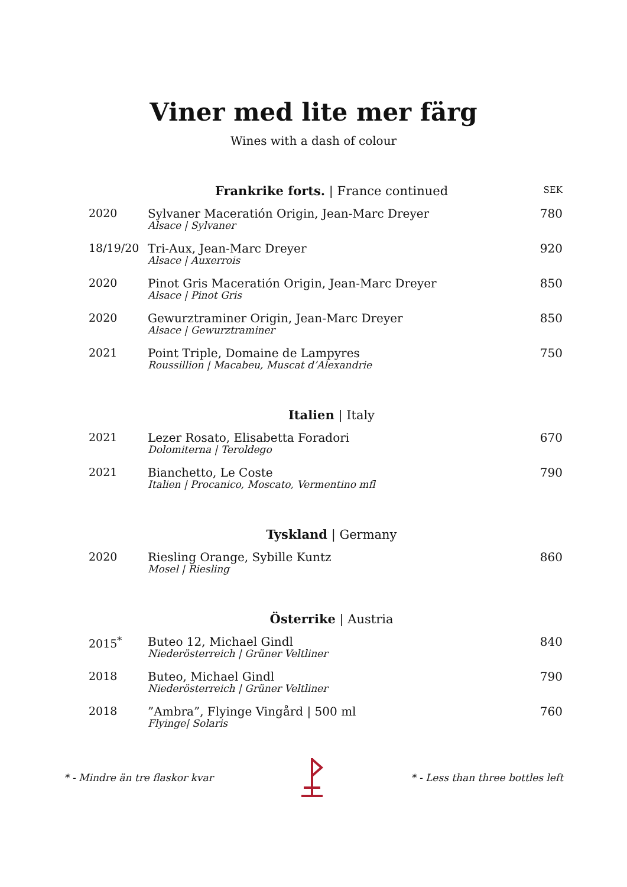Viner med lite mer färg
Wines with a dash of colour
| | Frankrike forts. / France continued | SEK |
| --- | --- | --- |
| 2020 | Sylvaner Maceratión Origin, Jean-Marc Dreyer Alsace / Sylvaner | 780 |
| 18/19/20 | Tri-Aux, Jean-Marc Dreyer Alsace / Auxerrois | 920 |
| 2020 | Pinot Gris Maceratión Origin, Jean-Marc Dreyer Alsace / Pinot Gris | 850 |
| 2020 | Gewurztraminer Origin, Jean-Marc Dreyer Alsace / Gewurztraminer | 850 |
| 2021 | Point Triple, Domaine de Lampyres Roussillion / Macabeu, Muscat d’Alexandrie | 750 |
| | Italien / Italy | |
| 2021 | Lezer Rosato, Elisabetta Foradori Dolomiterna / Teroldego | 670 |
| 2021 | Bianchetto, Le Coste Italien / Procanico, Moscato, Vermentino mfl | 790 |
| | Tyskland / Germany | |
| 2020 | Riesling Orange, Sybille Kuntz Mosel / Riesling | 860 |
| | Österrike / Austria | |
| 2015<sup>*</sup> | Buteo 12, Michael Gindl Niederösterreich / Grüner Veltliner | 840 |
| 2018 | Buteo, Michael Gindl Niederösterreich / Grüner Veltliner | 790 |
| 2018 | ”Ambra”, Flyinge Vingård / 500 ml Flyinge/ Solaris | 760 |
* - Mindre än tre flaskor kvar * - Less than three bottles left